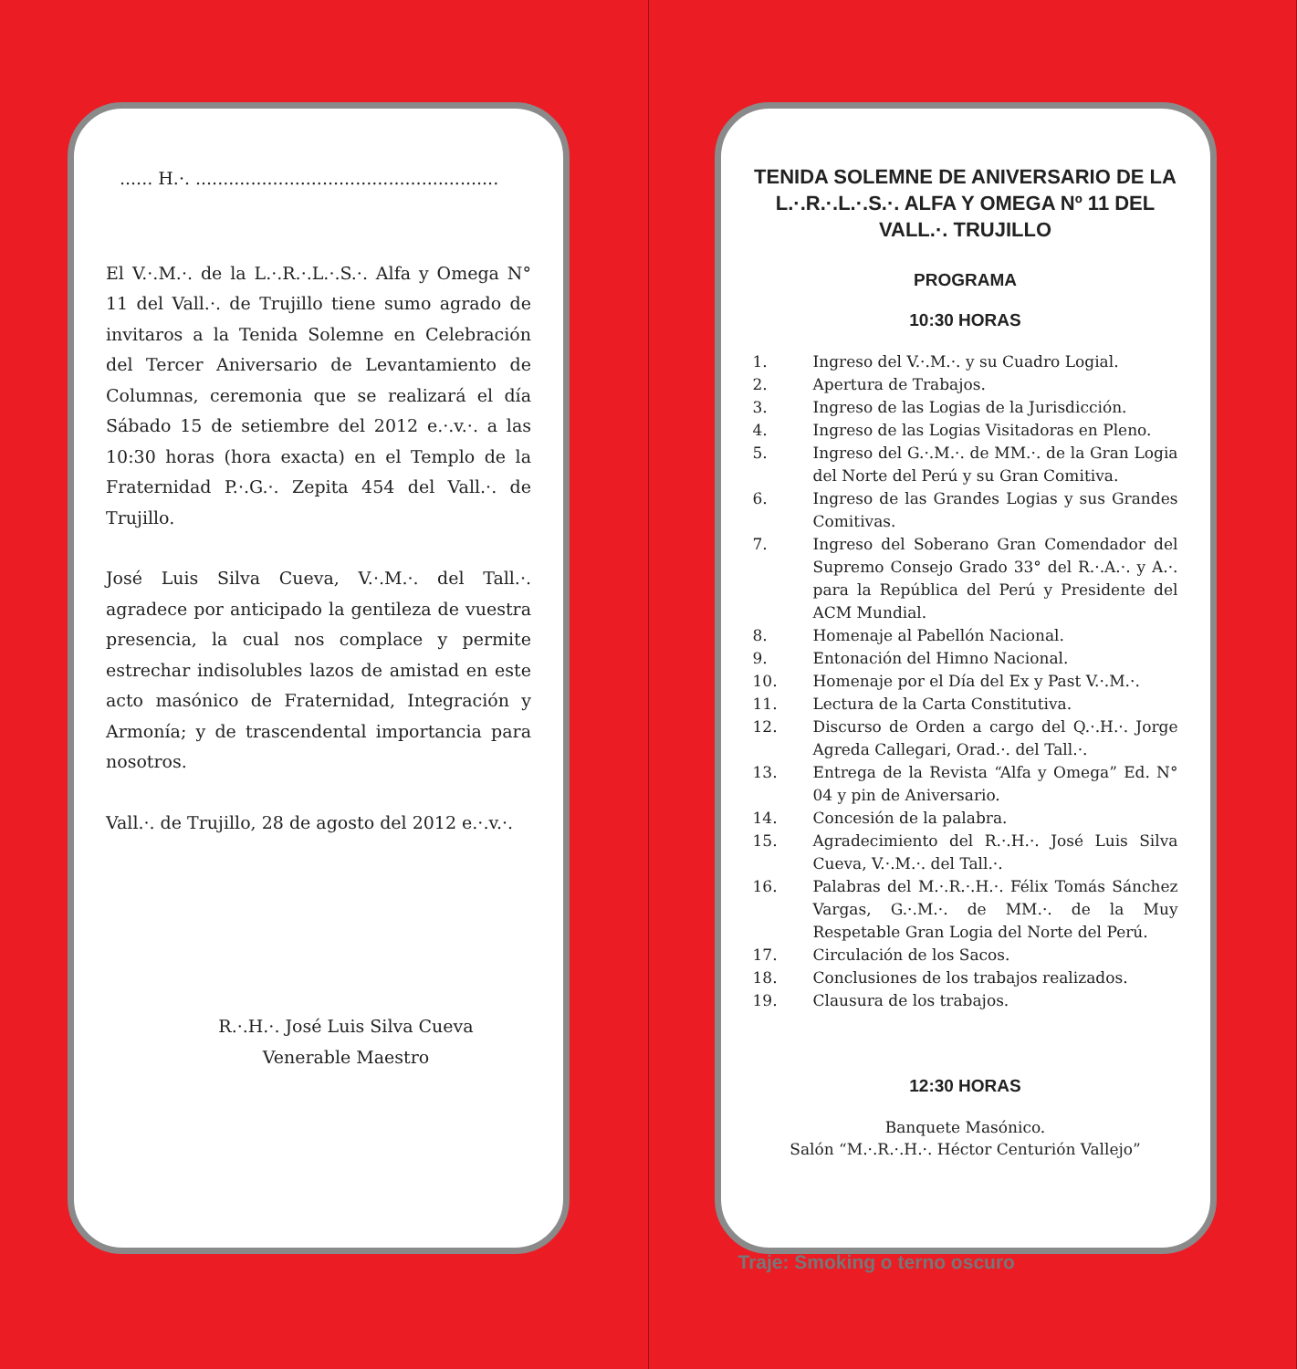...... H.·. .......................................................
El V.·.M.·. de la L.·.R.·.L.·.S.·. Alfa y Omega N° 11 del Vall.·. de Trujillo tiene sumo agrado de invitaros a la Tenida Solemne en Celebración del Tercer Aniversario de Levantamiento de Columnas, ceremonia que se realizará el día Sábado 15 de setiembre del 2012 e.·.v.·. a las 10:30 horas (hora exacta) en el Templo de la Fraternidad P.·.G.·. Zepita 454 del Vall.·. de Trujillo.
José Luis Silva Cueva, V.·.M.·. del Tall.·. agradece por anticipado la gentileza de vuestra presencia, la cual nos complace y permite estrechar indisolubles lazos de amistad en este acto masónico de Fraternidad, Integración y Armonía; y de trascendental importancia para nosotros.
Vall.·. de Trujillo, 28 de agosto del 2012 e.·.v.·.
R.·.H.·. José Luis Silva Cueva
Venerable Maestro
TENIDA SOLEMNE DE ANIVERSARIO DE LA L.·.R.·.L.·.S.·. ALFA Y OMEGA Nº 11 DEL VALL.·. TRUJILLO
PROGRAMA
10:30 HORAS
1. Ingreso del V.·.M.·. y su Cuadro Logial.
2. Apertura de Trabajos.
3. Ingreso de las Logias de la Jurisdicción.
4. Ingreso de las Logias Visitadoras en Pleno.
5. Ingreso del G.·.M.·. de MM.·. de la Gran Logia del Norte del Perú y su Gran Comitiva.
6. Ingreso de las Grandes Logias y sus Grandes Comitivas.
7. Ingreso del Soberano Gran Comendador del Supremo Consejo Grado 33° del R.·.A.·. y A.·. para la República del Perú y Presidente del ACM Mundial.
8. Homenaje al Pabellón Nacional.
9. Entonación del Himno Nacional.
10. Homenaje por el Día del Ex y Past V.·.M.·.
11. Lectura de la Carta Constitutiva.
12. Discurso de Orden a cargo del Q.·.H.·. Jorge Agreda Callegari, Orad.·. del Tall.·.
13. Entrega de la Revista “Alfa y Omega” Ed. N° 04 y pin de Aniversario.
14. Concesión de la palabra.
15. Agradecimiento del R.·.H.·. José Luis Silva Cueva, V.·.M.·. del Tall.·.
16. Palabras del M.·.R.·.H.·. Félix Tomás Sánchez Vargas, G.·.M.·. de MM.·. de la Muy Respetable Gran Logia del Norte del Perú.
17. Circulación de los Sacos.
18. Conclusiones de los trabajos realizados.
19. Clausura de los trabajos.
12:30 HORAS
Banquete Masónico.
Salón “M.·.R.·.H.·. Héctor Centurión Vallejo”
Traje: Smoking o terno oscuro